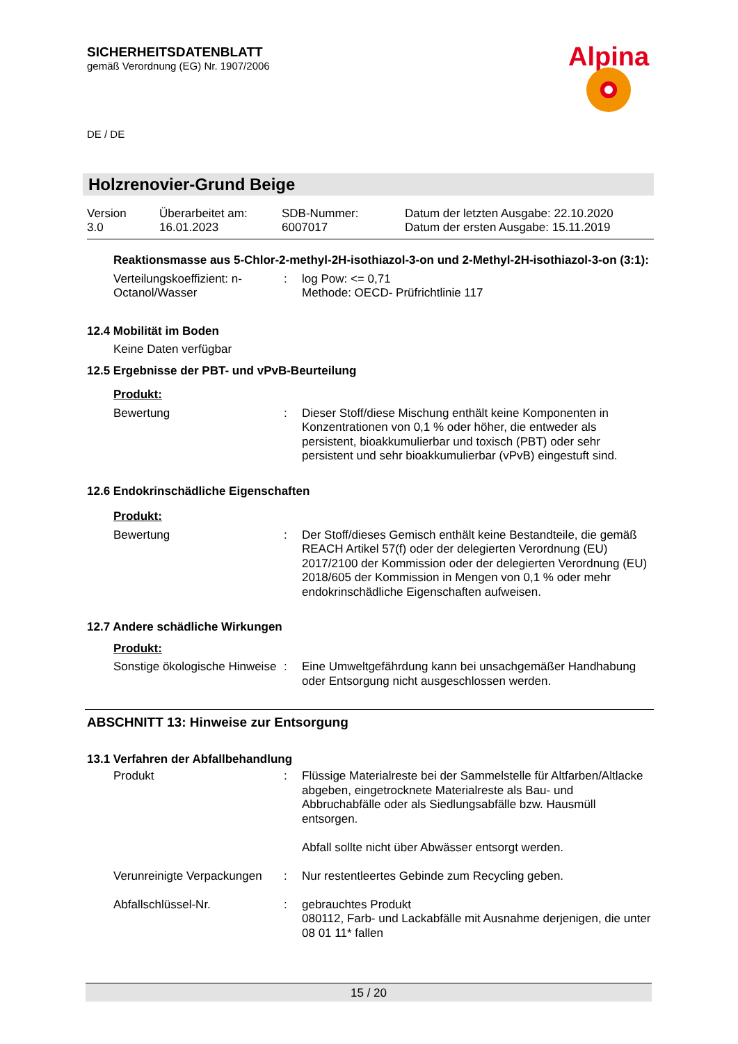SICHERHEITSDATENBLATT
gemäß Verordnung (EG) Nr. 1907/2006
Alpina
DE / DE
Holzrenovier-Grund Beige
| Version 3.0 | Überarbeitet am: 16.01.2023 | SDB-Nummer: 6007017 | Datum der letzten Ausgabe: 22.10.2020 Datum der ersten Ausgabe: 15.11.2019 |
Reaktionsmasse aus 5-Chlor-2-methyl-2H-isothiazol-3-on und 2-Methyl-2H-isothiazol-3-on (3:1):
| Verteilungskoeffizient: n-Octanol/Wasser | : | log Pow: <= 0,71 Methode: OECD- Prüfrichtlinie 117 |
12.4 Mobilität im Boden
Keine Daten verfügbar
12.5 Ergebnisse der PBT- und vPvB-Beurteilung
Produkt:
| Bewertung | : | Dieser Stoff/diese Mischung enthält keine Komponenten in Konzentrationen von 0,1 % oder höher, die entweder als persistent, bioakkumulierbar und toxisch (PBT) oder sehr persistent und sehr bioakkumulierbar (vPvB) eingestuft sind. |
12.6 Endokrinschädliche Eigenschaften
Produkt:
| Bewertung | : | Der Stoff/dieses Gemisch enthält keine Bestandteile, die gemäß REACH Artikel 57(f) oder der delegierten Verordnung (EU) 2017/2100 der Kommission oder der delegierten Verordnung (EU) 2018/605 der Kommission in Mengen von 0,1 % oder mehr endokrinschädliche Eigenschaften aufweisen. |
12.7 Andere schädliche Wirkungen
Produkt:
| Sonstige ökologische Hinweise | : | Eine Umweltgefährdung kann bei unsachgemäßer Handhabung oder Entsorgung nicht ausgeschlossen werden. |
ABSCHNITT 13: Hinweise zur Entsorgung
13.1 Verfahren der Abfallbehandlung
| Produkt | : | Flüssige Materialreste bei der Sammelstelle für Altfarben/Altlacke abgeben, eingetrocknete Materialreste als Bau- und Abbruchabfälle oder als Siedlungsabfälle bzw. Hausmüll entsorgen. Abfall sollte nicht über Abwässer entsorgt werden. |
| Verunreinigte Verpackungen | : | Nur restentleertes Gebinde zum Recycling geben. |
| Abfallschlüssel-Nr. | : | gebrauchtes Produkt 080112, Farb- und Lackabfälle mit Ausnahme derjenigen, die unter 08 01 11* fallen |
15 / 20